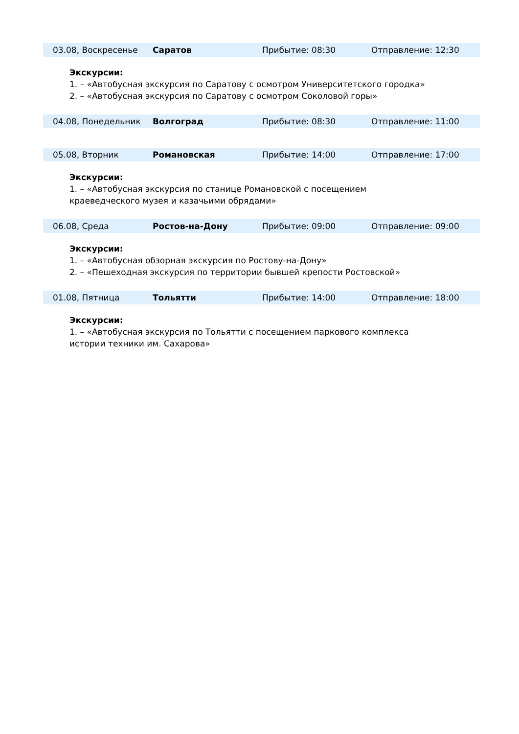| 03.08, Воскресенье | Саратов | Прибытие: 08:30 | Отправление: 12:30 |
Экскурсии:
1. – «Автобусная экскурсия по Саратову с осмотром Университетского городка»
2. – «Автобусная экскурсия по Саратову с осмотром Соколовой горы»
| 04.08, Понедельник | Волгоград | Прибытие: 08:30 | Отправление: 11:00 |
| 05.08, Вторник | Романовская | Прибытие: 14:00 | Отправление: 17:00 |
Экскурсии:
1. – «Автобусная экскурсия по станице Романовской с посещением
краеведческого музея и казачьими обрядами»
| 06.08, Среда | Ростов-на-Дону | Прибытие: 09:00 | Отправление: 09:00 |
Экскурсии:
1. – «Автобусная обзорная экскурсия по Ростову-на-Дону»
2. – «Пешеходная экскурсия по территории бывшей крепости Ростовской»
| 01.08, Пятница | Тольятти | Прибытие: 14:00 | Отправление: 18:00 |
Экскурсии:
1. – «Автобусная экскурсия по Тольятти с посещением паркового комплекса
истории техники им. Сахарова»